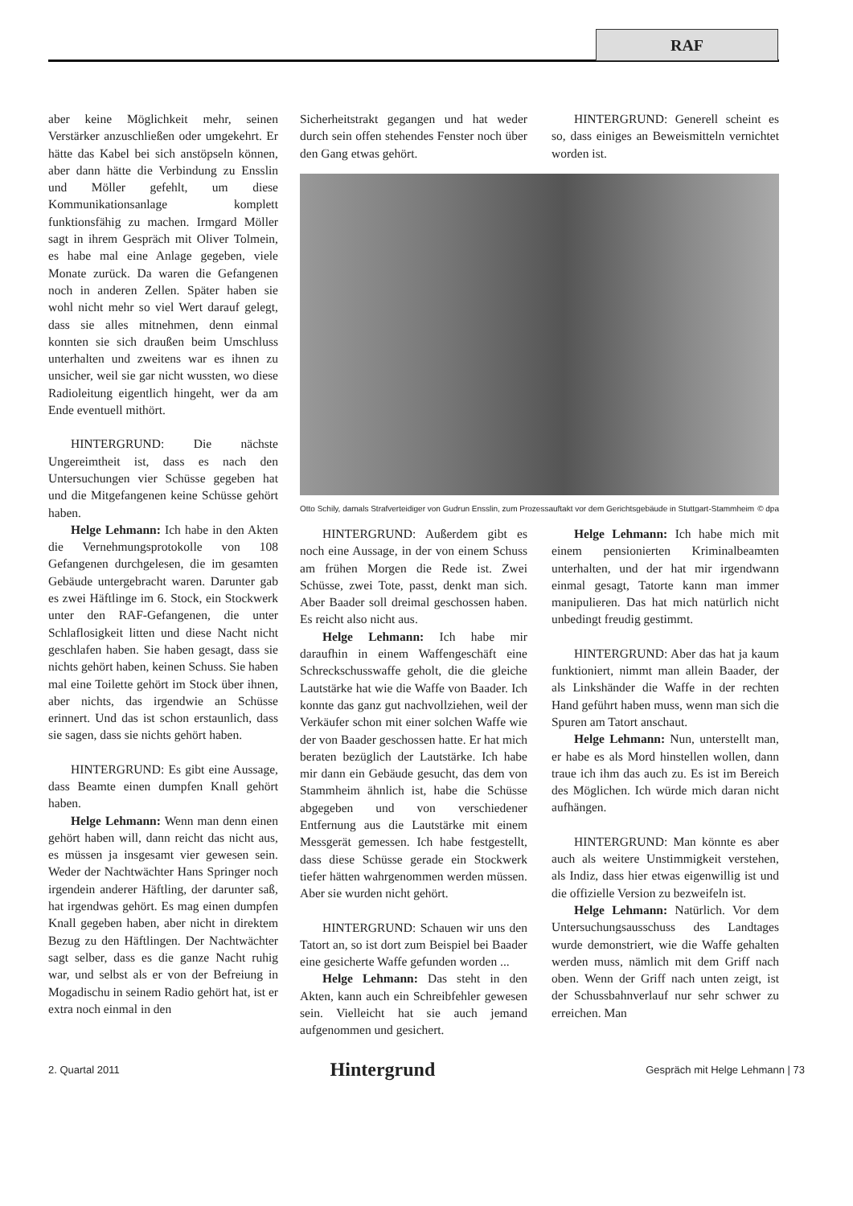RAF
aber keine Möglichkeit mehr, seinen Verstärker anzuschließen oder umgekehrt. Er hätte das Kabel bei sich anstöpseln können, aber dann hätte die Verbindung zu Ensslin und Möller gefehlt, um diese Kommunikationsanlage komplett funktionsfähig zu machen. Irmgard Möller sagt in ihrem Gespräch mit Oliver Tolmein, es habe mal eine Anlage gegeben, viele Monate zurück. Da waren die Gefangenen noch in anderen Zellen. Später haben sie wohl nicht mehr so viel Wert darauf gelegt, dass sie alles mitnehmen, denn einmal konnten sie sich draußen beim Umschluss unterhalten und zweitens war es ihnen zu unsicher, weil sie gar nicht wussten, wo diese Radioleitung eigentlich hingeht, wer da am Ende eventuell mithört.
HINTERGRUND: Die nächste Ungereimtheit ist, dass es nach den Untersuchungen vier Schüsse gegeben hat und die Mitgefangenen keine Schüsse gehört haben.
Helge Lehmann: Ich habe in den Akten die Vernehmungsprotokolle von 108 Gefangenen durchgelesen, die im gesamten Gebäude untergebracht waren. Darunter gab es zwei Häftlinge im 6. Stock, ein Stockwerk unter den RAF-Gefangenen, die unter Schlaflosigkeit litten und diese Nacht nicht geschlafen haben. Sie haben gesagt, dass sie nichts gehört haben, keinen Schuss. Sie haben mal eine Toilette gehört im Stock über ihnen, aber nichts, das irgendwie an Schüsse erinnert. Und das ist schon erstaunlich, dass sie sagen, dass sie nichts gehört haben.
HINTERGRUND: Es gibt eine Aussage, dass Beamte einen dumpfen Knall gehört haben.
Helge Lehmann: Wenn man denn einen gehört haben will, dann reicht das nicht aus, es müssen ja insgesamt vier gewesen sein. Weder der Nachtwächter Hans Springer noch irgendein anderer Häftling, der darunter saß, hat irgendwas gehört. Es mag einen dumpfen Knall gegeben haben, aber nicht in direktem Bezug zu den Häftlingen. Der Nachtwächter sagt selber, dass es die ganze Nacht ruhig war, und selbst als er von der Befreiung in Mogadischu in seinem Radio gehört hat, ist er extra noch einmal in den
Sicherheitstrakt gegangen und hat weder durch sein offen stehendes Fenster noch über den Gang etwas gehört.
HINTERGRUND: Generell scheint es so, dass einiges an Beweismitteln vernichtet worden ist.
Otto Schily, damals Strafverteidiger von Gudrun Ensslin, zum Prozessauftakt vor dem Gerichtsgebäude in Stuttgart-Stammheim © dpa
HINTERGRUND: Außerdem gibt es noch eine Aussage, in der von einem Schuss am frühen Morgen die Rede ist. Zwei Schüsse, zwei Tote, passt, denkt man sich. Aber Baader soll dreimal geschossen haben. Es reicht also nicht aus.
Helge Lehmann: Ich habe mir daraufhin in einem Waffengeschäft eine Schreckschusswaffe geholt, die die gleiche Lautstärke hat wie die Waffe von Baader. Ich konnte das ganz gut nachvollziehen, weil der Verkäufer schon mit einer solchen Waffe wie der von Baader geschossen hatte. Er hat mich beraten bezüglich der Lautstärke. Ich habe mir dann ein Gebäude gesucht, das dem von Stammheim ähnlich ist, habe die Schüsse abgegeben und von verschiedener Entfernung aus die Lautstärke mit einem Messgerät gemessen. Ich habe festgestellt, dass diese Schüsse gerade ein Stockwerk tiefer hätten wahrgenommen werden müssen. Aber sie wurden nicht gehört.
HINTERGRUND: Schauen wir uns den Tatort an, so ist dort zum Beispiel bei Baader eine gesicherte Waffe gefunden worden ...
Helge Lehmann: Das steht in den Akten, kann auch ein Schreibfehler gewesen sein. Vielleicht hat sie auch jemand aufgenommen und gesichert.
Helge Lehmann: Ich habe mich mit einem pensionierten Kriminalbeamten unterhalten, und der hat mir irgendwann einmal gesagt, Tatorte kann man immer manipulieren. Das hat mich natürlich nicht unbedingt freudig gestimmt.
HINTERGRUND: Aber das hat ja kaum funktioniert, nimmt man allein Baader, der als Linkshänder die Waffe in der rechten Hand geführt haben muss, wenn man sich die Spuren am Tatort anschaut.
Helge Lehmann: Nun, unterstellt man, er habe es als Mord hinstellen wollen, dann traue ich ihm das auch zu. Es ist im Bereich des Möglichen. Ich würde mich daran nicht aufhängen.
HINTERGRUND: Man könnte es aber auch als weitere Unstimmigkeit verstehen, als Indiz, dass hier etwas eigenwillig ist und die offizielle Version zu bezweifeln ist.
Helge Lehmann: Natürlich. Vor dem Untersuchungsausschuss des Landtages wurde demonstriert, wie die Waffe gehalten werden muss, nämlich mit dem Griff nach oben. Wenn der Griff nach unten zeigt, ist der Schussbahnverlauf nur sehr schwer zu erreichen. Man
2. Quartal 2011 Hintergrund Gespräch mit Helge Lehmann | 73